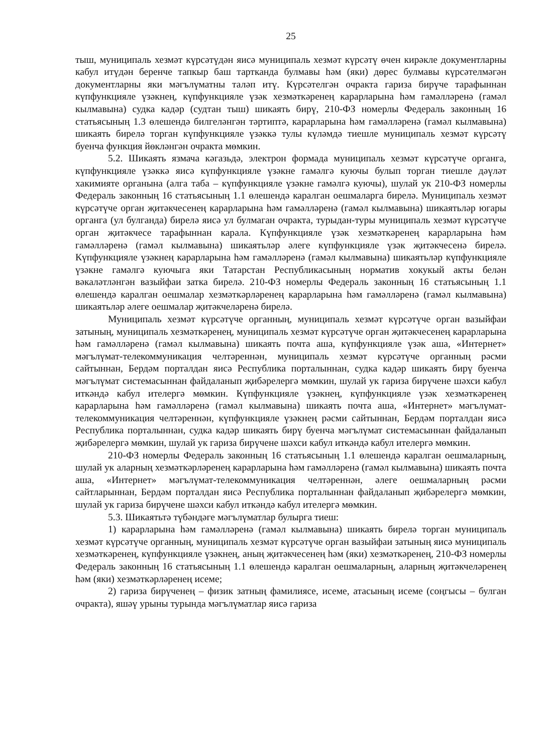25
тыш, муниципаль хезмәт күрсәтүдән яисә муниципаль хезмәт күрсәтү өчен кирәкле документларны кабул итүдән беренче тапкыр баш тартканда булмавы һәм (яки) дөрес булмавы күрсәтелмәгән документларны яки мәгълүматны таләп итү. Күрсәтелгән очракта гариза бирүче тарафыннан күпфункцияле үзәкнең, күпфункцияле үзәк хезмәткәренең карарларына һәм гамәлләренә (гамәл кылмавына) судка кадәр (судтан тыш) шикаять бирү, 210-ФЗ номерлы Федераль законның 16 статьясының 1.3 өлешендә билгеләнгән тәртиптә, карарларына һәм гамәлләренә (гамәл кылмавына) шикаять бирелә торган күпфункцияле үзәккә тулы күләмдә тиешле муниципаль хезмәт күрсәтү буенча функция йөкләнгән очракта мөмкин.
5.2. Шикаять язмача кәгазьдә, электрон формада муниципаль хезмәт күрсәтүче органга, күпфункцияле үзәккә яисә күпфункцияле үзәкне гамәлгә куючы булып торган тиешле дәүләт хакимияте органына (алга таба – күпфункцияле үзәкне гамәлгә куючы), шулай ук 210-ФЗ номерлы Федераль законның 16 статьясының 1.1 өлешендә каралган оешмаларга бирелә. Муниципаль хезмәт күрсәтүче орган җитәкчесенең карарларына һәм гамәлләренә (гамәл кылмавына) шикаятьләр югары органга (ул булганда) бирелә яисә ул булмаган очракта, турыдан-туры муниципаль хезмәт күрсәтүче орган җитәкчесе тарафыннан карала. Күпфункцияле үзәк хезмәткәренең карарларына һәм гамәлләренә (гамәл кылмавына) шикаятьләр әлеге күпфункцияле үзәк җитәкчесенә бирелә. Күпфункцияле үзәкнең карарларына һәм гамәлләренә (гамәл кылмавына) шикаятьләр күпфункцияле үзәкне гамәлгә куючыга яки Татарстан Республикасының норматив хокукый акты белән вәкаләтләнгән вазыйфаи затка бирелә. 210-ФЗ номерлы Федераль законның 16 статьясының 1.1 өлешендә каралган оешмалар хезмәткәрләренең карарларына һәм гамәлләренә (гамәл кылмавына) шикаятьләр әлеге оешмалар җитәкчеләренә бирелә.
Муниципаль хезмәт күрсәтүче органның, муниципаль хезмәт күрсәтүче орган вазыйфаи затының, муниципаль хезмәткәренең, муниципаль хезмәт күрсәтүче орган җитәкчесенең карарларына һәм гамәлләренә (гамәл кылмавына) шикаять почта аша, күпфункцияле үзәк аша, «Интернет» мәгълүмат-телекоммуникация челтәреннән, муниципаль хезмәт күрсәтүче органның рәсми сайтыннан, Бердәм порталдан яисә Республика порталыннан, судка кадәр шикаять бирү буенча мәгълүмат системасыннан файдаланып җибәрелергә мөмкин, шулай ук гариза бирүчене шәхси кабул иткәндә кабул ителергә мөмкин. Күпфункцияле үзәкнең, күпфункцияле үзәк хезмәткәренең карарларына һәм гамәлләренә (гамәл кылмавына) шикаять почта аша, «Интернет» мәгълүмат-телекоммуникация челтәреннән, күпфункцияле үзәкнең рәсми сайтыннан, Бердәм порталдан яисә Республика порталыннан, судка кадәр шикаять бирү буенча мәгълүмат системасыннан файдаланып җибәрелергә мөмкин, шулай ук гариза бирүчене шәхси кабул иткәндә кабул ителергә мөмкин.
210-ФЗ номерлы Федераль законның 16 статьясының 1.1 өлешендә каралган оешмаларның, шулай ук аларның хезмәткәрләренең карарларына һәм гамәлләренә (гамәл кылмавына) шикаять почта аша, «Интернет» мәгълүмат-телекоммуникация челтәреннән, әлеге оешмаларның рәсми сайтларыннан, Бердәм порталдан яисә Республика порталыннан файдаланып җибәрелергә мөмкин, шулай ук гариза бирүчене шәхси кабул иткәндә кабул ителергә мөмкин.
5.3. Шикаятьтә түбәндәге мәгълүматлар булырга тиеш:
1) карарларына һәм гамәлләренә (гамәл кылмавына) шикаять бирелә торган муниципаль хезмәт күрсәтүче органның, муниципаль хезмәт күрсәтүче орган вазыйфаи затының яисә муниципаль хезмәткәренең, күпфункцияле үзәкнең, аның җитәкчесенең һәм (яки) хезмәткәренең, 210-ФЗ номерлы Федераль законның 16 статьясының 1.1 өлешендә каралган оешмаларның, аларның җитәкчеләренең һәм (яки) хезмәткәрләренең исеме;
2) гариза бирүченең – физик затның фамилиясе, исеме, атасының исеме (соңгысы – булган очракта), яшәү урыны турында мәгълүматлар яисә гариза